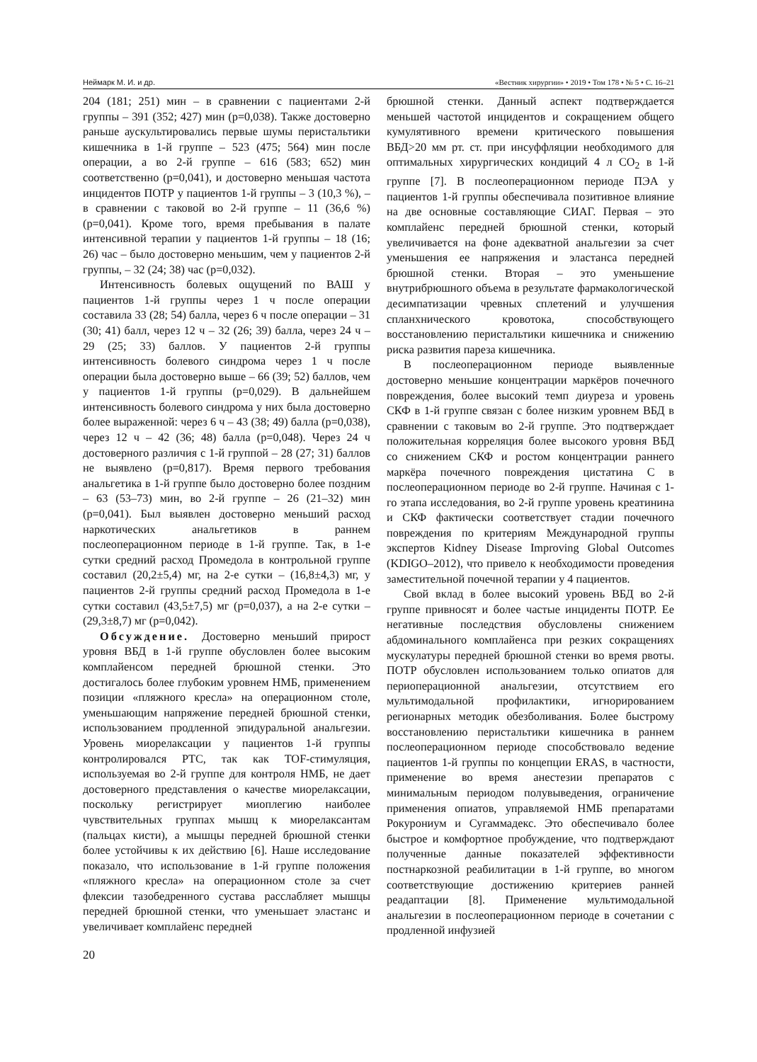Неймарк М. И. и др. «Вестник хирургии» • 2019 • Том 178 • № 5 • С. 16–21
204 (181; 251) мин – в сравнении с пациентами 2-й группы – 391 (352; 427) мин (p=0,038). Также достоверно раньше аускультировались первые шумы перистальтики кишечника в 1-й группе – 523 (475; 564) мин после операции, а во 2-й группе – 616 (583; 652) мин соответственно (p=0,041), и достоверно меньшая частота инцидентов ПОТР у пациентов 1-й группы – 3 (10,3 %), – в сравнении с таковой во 2-й группе – 11 (36,6 %) (p=0,041). Кроме того, время пребывания в палате интенсивной терапии у пациентов 1-й группы – 18 (16; 26) час – было достоверно меньшим, чем у пациентов 2-й группы, – 32 (24; 38) час (p=0,032).
Интенсивность болевых ощущений по ВАШ у пациентов 1-й группы через 1 ч после операции составила 33 (28; 54) балла, через 6 ч после операции – 31 (30; 41) балл, через 12 ч – 32 (26; 39) балла, через 24 ч – 29 (25; 33) баллов. У пациентов 2-й группы интенсивность болевого синдрома через 1 ч после операции была достоверно выше – 66 (39; 52) баллов, чем у пациентов 1-й группы (p=0,029). В дальнейшем интенсивность болевого синдрома у них была достоверно более выраженной: через 6 ч – 43 (38; 49) балла (p=0,038), через 12 ч – 42 (36; 48) балла (p=0,048). Через 24 ч достоверного различия с 1-й группой – 28 (27; 31) баллов не выявлено (p=0,817). Время первого требования анальгетика в 1-й группе было достоверно более поздним – 63 (53–73) мин, во 2-й группе – 26 (21–32) мин (p=0,041). Был выявлен достоверно меньший расход наркотических анальгетиков в раннем послеоперационном периоде в 1-й группе. Так, в 1-е сутки средний расход Промедола в контрольной группе составил (20,2±5,4) мг, на 2-е сутки – (16,8±4,3) мг, у пациентов 2-й группы средний расход Промедола в 1-е сутки составил (43,5±7,5) мг (p=0,037), а на 2-е сутки – (29,3±8,7) мг (p=0,042).
Обсуждение. Достоверно меньший прирост уровня ВБД в 1-й группе обусловлен более высоким комплайенсом передней брюшной стенки. Это достигалось более глубоким уровнем НМБ, применением позиции «пляжного кресла» на операционном столе, уменьшающим напряжение передней брюшной стенки, использованием продленной эпидуральной анальгезии. Уровень миорелаксации у пациентов 1-й группы контролировался PTC, так как TOF-стимуляция, используемая во 2-й группе для контроля НМБ, не дает достоверного представления о качестве миорелаксации, поскольку регистрирует миоплегию наиболее чувствительных группах мышц к миорелаксантам (пальцах кисти), а мышцы передней брюшной стенки более устойчивы к их действию [6]. Наше исследование показало, что использование в 1-й группе положения «пляжного кресла» на операционном столе за счет флексии тазобедренного сустава расслабляет мышцы передней брюшной стенки, что уменьшает эластанс и увеличивает комплайенс передней
брюшной стенки. Данный аспект подтверждается меньшей частотой инцидентов и сокращением общего кумулятивного времени критического повышения ВБД>20 мм рт. ст. при инсуффляции необходимого для оптимальных хирургических кондиций 4 л CO<sub>2</sub> в 1-й группе [7]. В послеоперационном периоде ПЭА у пациентов 1-й группы обеспечивала позитивное влияние на две основные составляющие СИАГ. Первая – это комплайенс передней брюшной стенки, который увеличивается на фоне адекватной анальгезии за счет уменьшения ее напряжения и эластанса передней брюшной стенки. Вторая – это уменьшение внутрибрюшного объема в результате фармакологической десимпатизации чревных сплетений и улучшения спланхнического кровотока, способствующего восстановлению перистальтики кишечника и снижению риска развития пареза кишечника.
В послеоперационном периоде выявленные достоверно меньшие концентрации маркёров почечного повреждения, более высокий темп диуреза и уровень СКФ в 1-й группе связан с более низким уровнем ВБД в сравнении с таковым во 2-й группе. Это подтверждает положительная корреляция более высокого уровня ВБД со снижением СКФ и ростом концентрации раннего маркёра почечного повреждения цистатина C в послеоперационном периоде во 2-й группе. Начиная с 1-го этапа исследования, во 2-й группе уровень креатинина и СКФ фактически соответствует стадии почечного повреждения по критериям Международной группы экспертов Kidney Disease Improving Global Outcomes (KDIGO–2012), что привело к необходимости проведения заместительной почечной терапии у 4 пациентов.
Свой вклад в более высокий уровень ВБД во 2-й группе привносят и более частые инциденты ПОТР. Ее негативные последствия обусловлены снижением абдоминального комплайенса при резких сокращениях мускулатуры передней брюшной стенки во время рвоты. ПОТР обусловлен использованием только опиатов для периоперационной анальгезии, отсутствием его мультимодальной профилактики, игнорированием регионарных методик обезболивания. Более быстрому восстановлению перистальтики кишечника в раннем послеоперационном периоде способствовало ведение пациентов 1-й группы по концепции ERAS, в частности, применение во время анестезии препаратов с минимальным периодом полувыведения, ограничение применения опиатов, управляемой НМБ препаратами Рокурониум и Сугаммадекс. Это обеспечивало более быстрое и комфортное пробуждение, что подтверждают полученные данные показателей эффективности постнаркозной реабилитации в 1-й группе, во многом соответствующие достижению критериев ранней реадаптации [8]. Применение мультимодальной анальгезии в послеоперационном периоде в сочетании с продленной инфузией
20